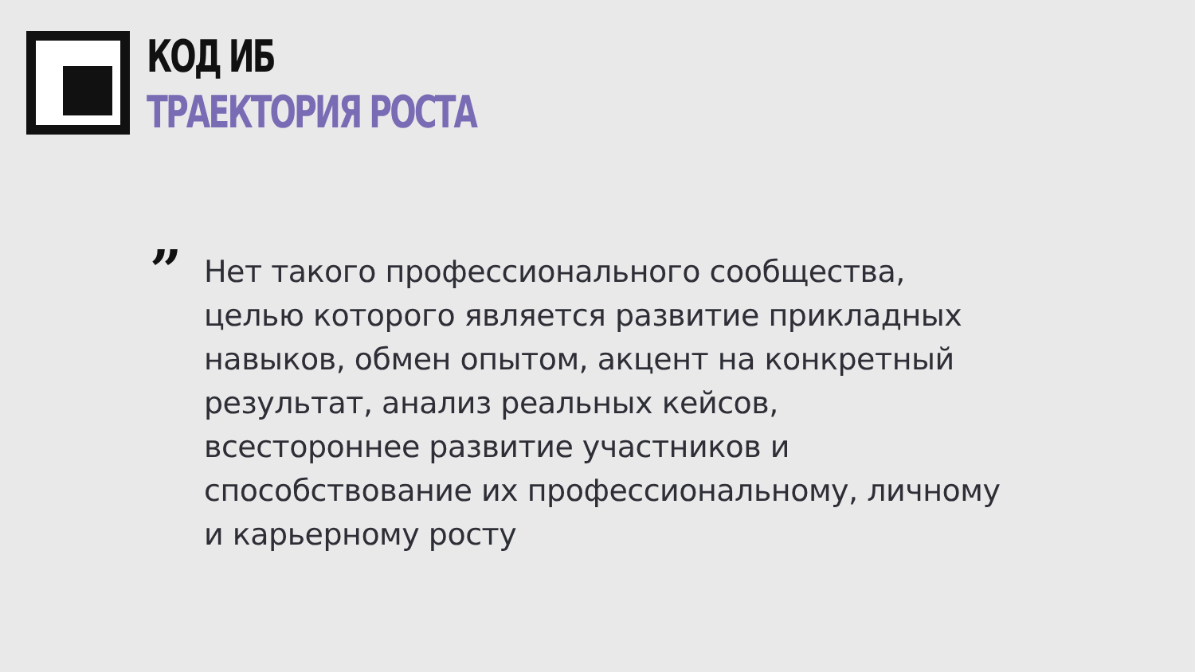КОД ИБ
ТРАЕКТОРИЯ РОСТА
”
Нет такого профессионального сообщества, целью которого является развитие прикладных навыков, обмен опытом, акцент на конкретный результат, анализ реальных кейсов, всестороннее развитие участников и способствование их профессиональному, личному и карьерному росту